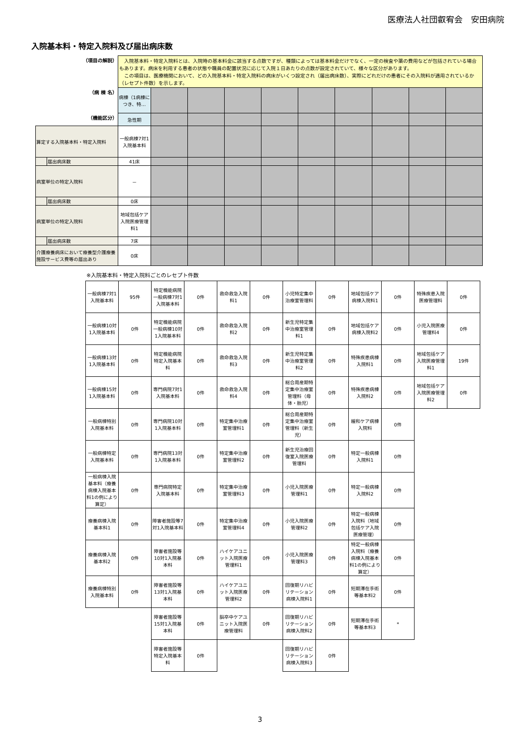医療法人社団叡宥会　安田病院
入院基本料・特定入院料及び届出病床数
| （項目の解説） | | 入院基本料・特定入院料とは、入院時の基本料金に該当する点数ですが、種類によっては基本料金だけでなく、一定の検査や薬の費用などが包括されている場合もあります。病床を利用する患者の状態や職員の配置状況に応じて入院１日あたりの点数が設定されていて、様々な区分があります。 この項目は、医療機関において、どの入院基本料・特定入院料の病床がいくつ設定され（届出病床数）、実際にどれだけの患者にその入院料が適用されているか（レセプト件数）を示します。 | | | | | | | | | |
| （病 棟 名） | | 病棟（1病棟につき、特… | | | | | | | | | |
| （機能区分） | | 急性期 | | | | | | | | | |
| 算定する入院基本料・特定入院料 | | 一般病棟7対1入院基本料 | | | | | | | | | |
| | 届出病床数 | 41床 | | | | | | | | | |
| 病室単位の特定入院料 | | － | | | | | | | | | |
| | 届出病床数 | 0床 | | | | | | | | | |
| 病室単位の特定入院料 | | 地域包括ケア入院医療管理料1 | | | | | | | | | |
| | 届出病床数 | 7床 | | | | | | | | | |
| 介護療養病床において療養型介護療養施設サービス費等の届出あり | | 0床 | | | | | | | | | |
※入院基本料・特定入院料ごとのレセプト件数
| 一般病棟7対1入院基本料 | 95件 | 特定機能病院一般病棟7対1入院基本料 | 0件 | 救命救急入院料1 | 0件 | 小児特定集中治療室管理料 | 0件 | 地域包括ケア病棟入院料1 | 0件 | 特殊疾患入院医療管理料 | 0件 |
| 一般病棟10対1入院基本料 | 0件 | 特定機能病院一般病棟10対1入院基本料 | 0件 | 救命救急入院料2 | 0件 | 新生児特定集中治療室管理料1 | 0件 | 地域包括ケア病棟入院料2 | 0件 | 小児入院医療管理料4 | 0件 |
| 一般病棟13対1入院基本料 | 0件 | 特定機能病院特定入院基本料 | 0件 | 救命救急入院料3 | 0件 | 新生児特定集中治療室管理料2 | 0件 | 特殊疾患病棟入院料1 | 0件 | 地域包括ケア入院医療管理料1 | 19件 |
| 一般病棟15対1入院基本料 | 0件 | 専門病院7対1入院基本料 | 0件 | 救命救急入院料4 | 0件 | 総合周産期特定集中治療室管理料（母体・胎児） | 0件 | 特殊疾患病棟入院料2 | 0件 | 地域包括ケア入院医療管理料2 | 0件 |
| 一般病棟特別入院基本料 | 0件 | 専門病院10対1入院基本料 | 0件 | 特定集中治療室管理料1 | 0件 | 総合周産期特定集中治療室管理料（新生児） | 0件 | 緩和ケア病棟入院料 | 0件 | | |
| 一般病棟特定入院基本料 | 0件 | 専門病院13対1入院基本料 | 0件 | 特定集中治療室管理料2 | 0件 | 新生児治療回復室入院医療管理料 | 0件 | 特定一般病棟入院料1 | 0件 | | |
| 一般病棟入院基本料（療養病棟入院基本料1の例により算定） | 0件 | 専門病院特定入院基本料 | 0件 | 特定集中治療室管理料3 | 0件 | 小児入院医療管理料1 | 0件 | 特定一般病棟入院料2 | 0件 | | |
| 療養病棟入院基本料1 | 0件 | 障害者施設等7対1入院基本料 | 0件 | 特定集中治療室管理料4 | 0件 | 小児入院医療管理料2 | 0件 | 特定一般病棟入院料（地域包括ケア入院医療管理） | 0件 | | |
| 療養病棟入院基本料2 | 0件 | 障害者施設等10対1入院基本料 | 0件 | ハイケアユニット入院医療管理料1 | 0件 | 小児入院医療管理料3 | 0件 | 特定一般病棟入院料（療養病棟入院基本料1の例により算定） | 0件 | | |
| 療養病棟特別入院基本料 | 0件 | 障害者施設等13対1入院基本料 | 0件 | ハイケアユニット入院医療管理料2 | 0件 | 回復期リハビリテーション病棟入院料1 | 0件 | 短期滞在手術等基本料2 | 0件 | | |
| | | 障害者施設等15対1入院基本料 | 0件 | 脳卒中ケアユニット入院医療管理料 | 0件 | 回復期リハビリテーション病棟入院料2 | 0件 | 短期滞在手術等基本料3 | * | | |
| | | 障害者施設等特定入院基本料 | 0件 | | | 回復期リハビリテーション病棟入院料3 | 0件 | | | | |
3